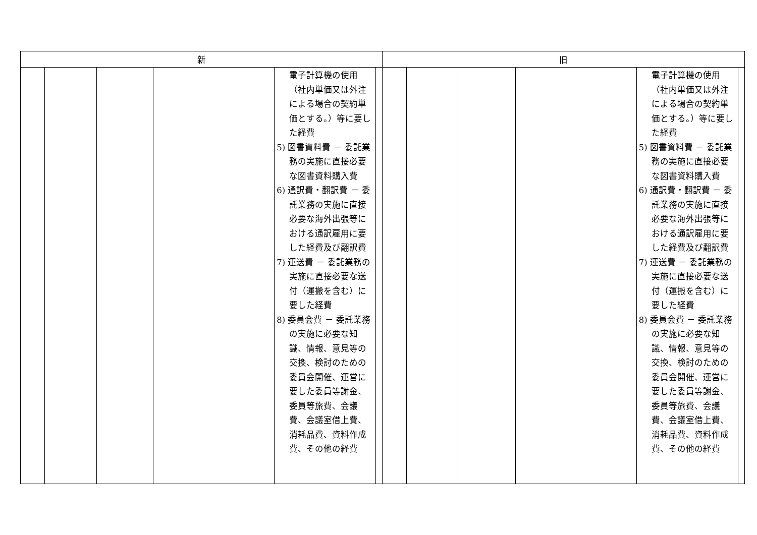| 新 | | | | | | 旧 | | | | | |
| --- | --- | --- | --- | --- | --- | --- | --- | --- | --- | --- | --- |
| | | | | 電子計算機の使用（社内単価又は外注による場合の契約単価とする。）等に要した経費 5) 図書資料費 － 委託業務の実施に直接必要な図書資料購入費 6) 通訳費・翻訳費 － 委託業務の実施に直接必要な海外出張等における通訳雇用に要した経費及び翻訳費 7) 運送費 － 委託業務の実施に直接必要な送付（運搬を含む）に要した経費 8) 委員会費 － 委託業務の実施に必要な知識、情報、意見等の交換、検討のための委員会開催、運営に要した委員等謝金、委員等旅費、会議費、会議室借上費、消耗品費、資料作成費、その他の経費 | | | | | | 電子計算機の使用（社内単価又は外注による場合の契約単価とする。）等に要した経費 5) 図書資料費 － 委託業務の実施に直接必要な図書資料購入費 6) 通訳費・翻訳費 － 委託業務の実施に直接必要な海外出張等における通訳雇用に要した経費及び翻訳費 7) 運送費 － 委託業務の実施に直接必要な送付（運搬を含む）に要した経費 8) 委員会費 － 委託業務の実施に必要な知識、情報、意見等の交換、検討のための委員会開催、運営に要した委員等謝金、委員等旅費、会議費、会議室借上費、消耗品費、資料作成費、その他の経費 | |